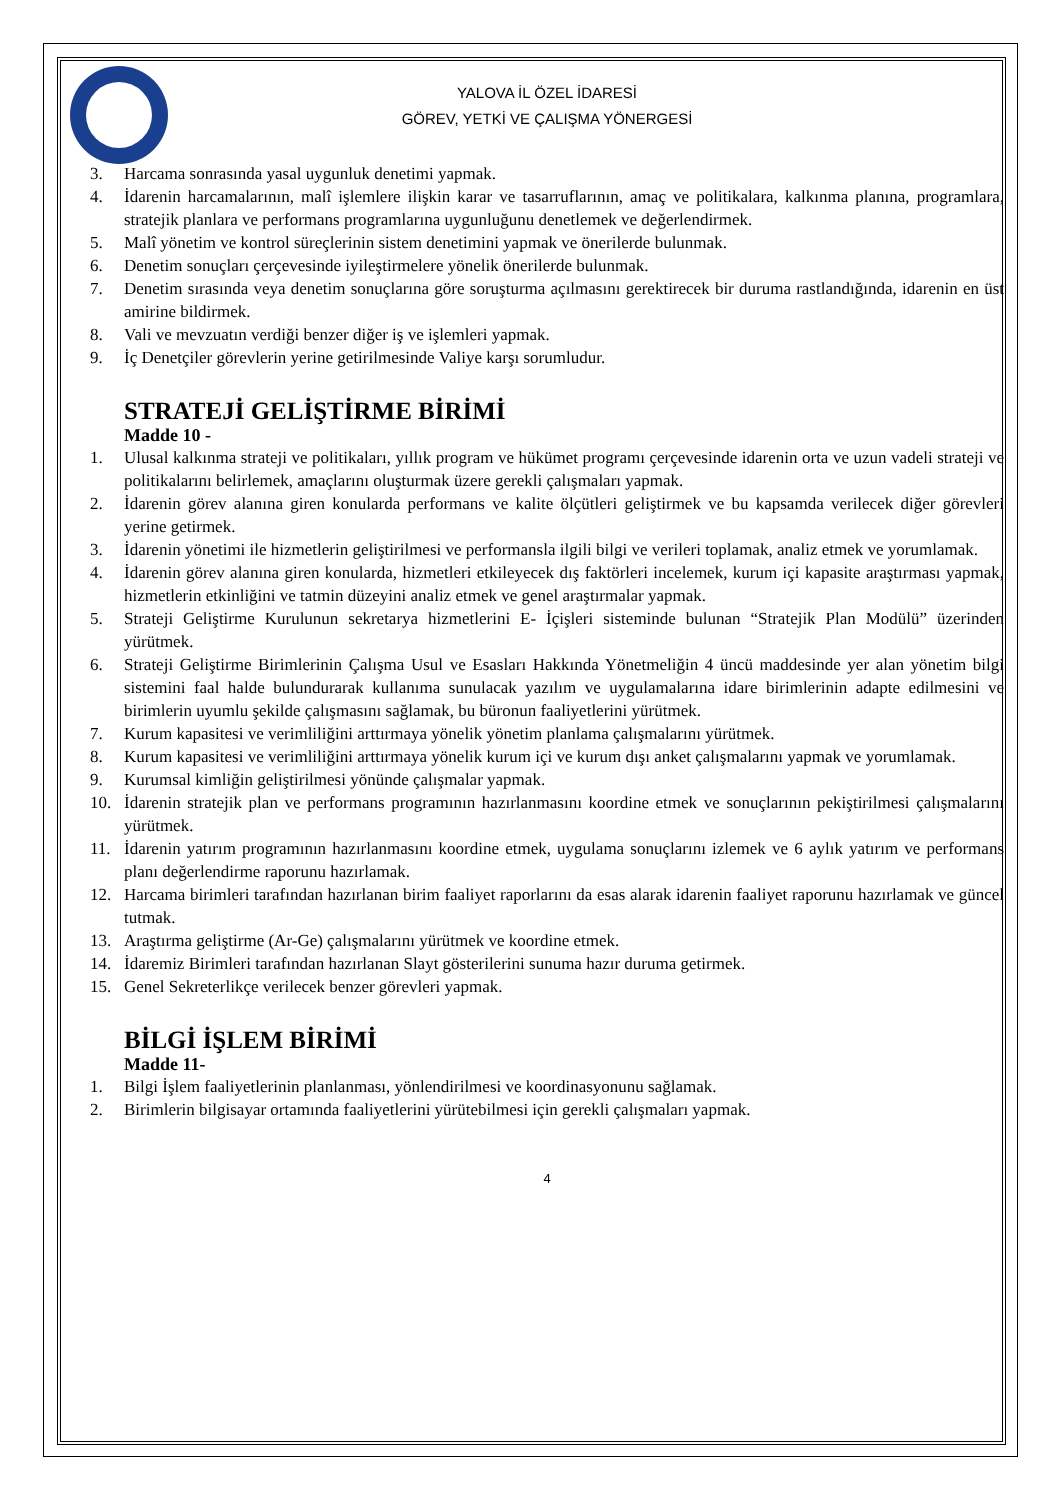YALOVA İL ÖZEL İDARESİ
GÖREV, YETKİ VE ÇALIŞMA YÖNERGESİ
3. Harcama sonrasında yasal uygunluk denetimi yapmak.
4. İdarenin harcamalarının, malî işlemlere ilişkin karar ve tasarruflarının, amaç ve politikalara, kalkınma planına, programlara, stratejik planlara ve performans programlarına uygunluğunu denetlemek ve değerlendirmek.
5. Malî yönetim ve kontrol süreçlerinin sistem denetimini yapmak ve önerilerde bulunmak.
6. Denetim sonuçları çerçevesinde iyileştirmelere yönelik önerilerde bulunmak.
7. Denetim sırasında veya denetim sonuçlarına göre soruşturma açılmasını gerektirecek bir duruma rastlandığında, idarenin en üst amirine bildirmek.
8. Vali ve mevzuatın verdiği benzer diğer iş ve işlemleri yapmak.
9. İç Denetçiler görevlerin yerine getirilmesinde Valiye karşı sorumludur.
STRATEJİ GELİŞTİRME BİRİMİ
Madde 10 -
1. Ulusal kalkınma strateji ve politikaları, yıllık program ve hükümet programı çerçevesinde idarenin orta ve uzun vadeli strateji ve politikalarını belirlemek, amaçlarını oluşturmak üzere gerekli çalışmaları yapmak.
2. İdarenin görev alanına giren konularda performans ve kalite ölçütleri geliştirmek ve bu kapsamda verilecek diğer görevleri yerine getirmek.
3. İdarenin yönetimi ile hizmetlerin geliştirilmesi ve performansla ilgili bilgi ve verileri toplamak, analiz etmek ve yorumlamak.
4. İdarenin görev alanına giren konularda, hizmetleri etkileyecek dış faktörleri incelemek, kurum içi kapasite araştırması yapmak, hizmetlerin etkinliğini ve tatmin düzeyini analiz etmek ve genel araştırmalar yapmak.
5. Strateji Geliştirme Kurulunun sekretarya hizmetlerini E- İçişleri sisteminde bulunan “Stratejik Plan Modülü” üzerinden yürütmek.
6. Strateji Geliştirme Birimlerinin Çalışma Usul ve Esasları Hakkında Yönetmeliğin 4 üncü maddesinde yer alan yönetim bilgi sistemini faal halde bulundurarak kullanıma sunulacak yazılım ve uygulamalarına idare birimlerinin adapte edilmesini ve birimlerin uyumlu şekilde çalışmasını sağlamak, bu büronun faaliyetlerini yürütmek.
7. Kurum kapasitesi ve verimliliğini arttırmaya yönelik yönetim planlama çalışmalarını yürütmek.
8. Kurum kapasitesi ve verimliliğini arttırmaya yönelik kurum içi ve kurum dışı anket çalışmalarını yapmak ve yorumlamak.
9. Kurumsal kimliğin geliştirilmesi yönünde çalışmalar yapmak.
10. İdarenin stratejik plan ve performans programının hazırlanmasını koordine etmek ve sonuçlarının pekiştirilmesi çalışmalarını yürütmek.
11. İdarenin yatırım programının hazırlanmasını koordine etmek, uygulama sonuçlarını izlemek ve 6 aylık yatırım ve performans planı değerlendirme raporunu hazırlamak.
12. Harcama birimleri tarafından hazırlanan birim faaliyet raporlarını da esas alarak idarenin faaliyet raporunu hazırlamak ve güncel tutmak.
13. Araştırma geliştirme (Ar-Ge) çalışmalarını yürütmek ve koordine etmek.
14. İdaremiz Birimleri tarafından hazırlanan Slayt gösterilerini sunuma hazır duruma getirmek.
15. Genel Sekreterlikçe verilecek benzer görevleri yapmak.
BİLGİ İŞLEM BİRİMİ
Madde 11-
1. Bilgi İşlem faaliyetlerinin planlanması, yönlendirilmesi ve koordinasyonunu sağlamak.
2. Birimlerin bilgisayar ortamında faaliyetlerini yürütebilmesi için gerekli çalışmaları yapmak.
4